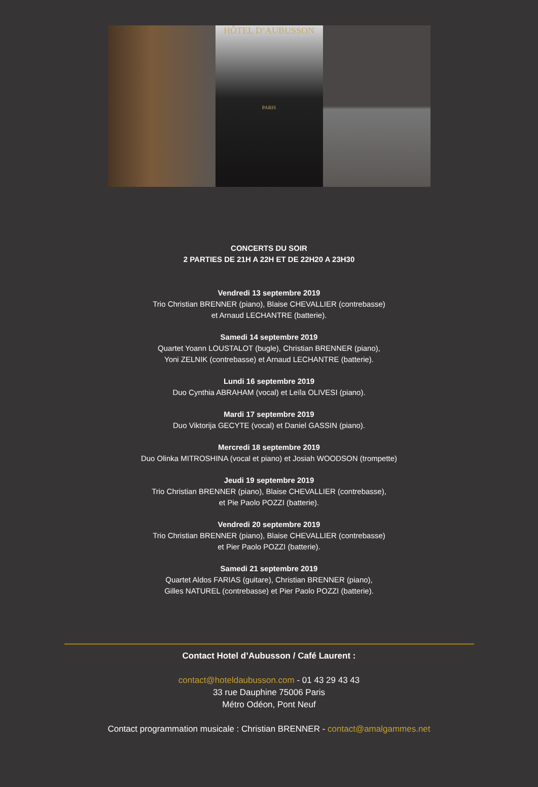HÔTEL D’AUBUSSON
PARIS
CONCERTS DU SOIR
2 PARTIES DE 21H A 22H ET DE 22H20 A 23H30
Vendredi 13 septembre 2019
Trio Christian BRENNER (piano), Blaise CHEVALLIER (contrebasse)
et Arnaud LECHANTRE (batterie).
Samedi 14 septembre 2019
Quartet Yoann LOUSTALOT (bugle), Christian BRENNER (piano),
Yoni ZELNIK (contrebasse) et Arnaud LECHANTRE (batterie).
Lundi 16 septembre 2019
Duo Cynthia ABRAHAM (vocal) et Leïla OLIVESI (piano).
Mardi 17 septembre 2019
Duo Viktorija GECYTE (vocal) et Daniel GASSIN (piano).
Mercredi 18 septembre 2019
Duo Olinka MITROSHINA (vocal et piano) et Josiah WOODSON (trompette)
Jeudi 19 septembre 2019
Trio Christian BRENNER (piano), Blaise CHEVALLIER (contrebasse),
et Pie Paolo POZZI (batterie).
Vendredi 20 septembre 2019
Trio Christian BRENNER (piano), Blaise CHEVALLIER (contrebasse)
et Pier Paolo POZZI (batterie).
Samedi 21 septembre 2019
Quartet Aldos FARIAS (guitare), Christian BRENNER (piano),
Gilles NATUREL (contrebasse) et Pier Paolo POZZI (batterie).
Contact Hotel d’Aubusson / Café Laurent :
contact@hoteldaubusson.com - 01 43 29 43 43
33 rue Dauphine 75006 Paris
Métro Odéon, Pont Neuf
Contact programmation musicale : Christian BRENNER - contact@amalgammes.net